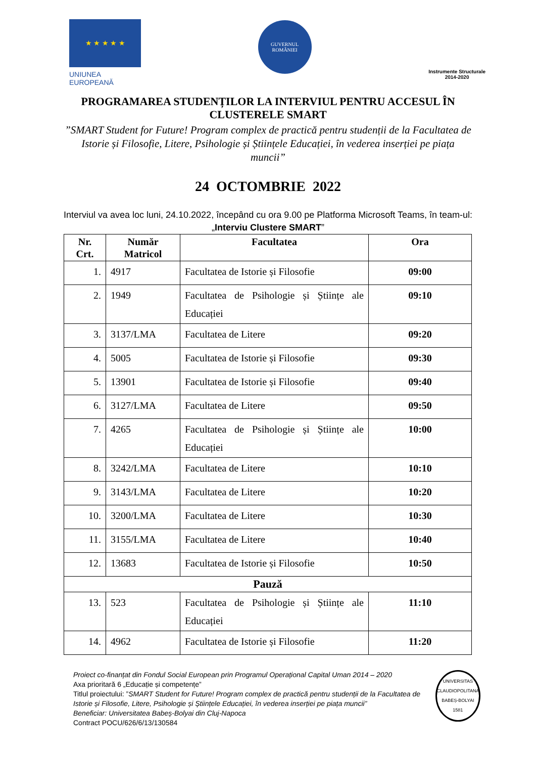★ ★ ★ ★ ★
UNIUNEA EUROPEANĂ
GUVERNUL
ROMÂNIEI
Instrumente Structurale
2014-2020
PROGRAMAREA STUDENȚILOR LA INTERVIUL PENTRU ACCESUL ÎN CLUSTERELE SMART
”SMART Student for Future! Program complex de practică pentru studenții de la Facultatea de Istorie și Filosofie, Litere, Psihologie și Științele Educației, în vederea inserției pe piața muncii”
24 OCTOMBRIE 2022
Interviul va avea loc luni, 24.10.2022, începând cu ora 9.00 pe Platforma Microsoft Teams, în team-ul: „Interviu Clustere SMART”
| Nr. Crt. | Număr Matricol | Facultatea | Ora |
| --- | --- | --- | --- |
| 1. | 4917 | Facultatea de Istorie și Filosofie | 09:00 |
| 2. | 1949 | Facultatea de Psihologie și Științe ale Educației | 09:10 |
| 3. | 3137/LMA | Facultatea de Litere | 09:20 |
| 4. | 5005 | Facultatea de Istorie și Filosofie | 09:30 |
| 5. | 13901 | Facultatea de Istorie și Filosofie | 09:40 |
| 6. | 3127/LMA | Facultatea de Litere | 09:50 |
| 7. | 4265 | Facultatea de Psihologie și Științe ale Educației | 10:00 |
| 8. | 3242/LMA | Facultatea de Litere | 10:10 |
| 9. | 3143/LMA | Facultatea de Litere | 10:20 |
| 10. | 3200/LMA | Facultatea de Litere | 10:30 |
| 11. | 3155/LMA | Facultatea de Litere | 10:40 |
| 12. | 13683 | Facultatea de Istorie și Filosofie | 10:50 |
| Pauză | | | |
| 13. | 523 | Facultatea de Psihologie și Științe ale Educației | 11:10 |
| 14. | 4962 | Facultatea de Istorie și Filosofie | 11:20 |
Proiect co-finanțat din Fondul Social European prin Programul Operațional Capital Uman 2014 – 2020
Axa prioritară 6 „Educație și competențe”
Titlul proiectului: ”SMART Student for Future! Program complex de practică pentru studenții de la Facultatea de Istorie și Filosofie, Litere, Psihologie și Științele Educației, în vederea inserției pe piața muncii”
Beneficiar: Universitatea Babeș-Bolyai din Cluj-Napoca
Contract POCU/626/6/13/130584
UNIVERSITAS CLAUDIOPOLITANA BABEȘ-BOLYAI 1581